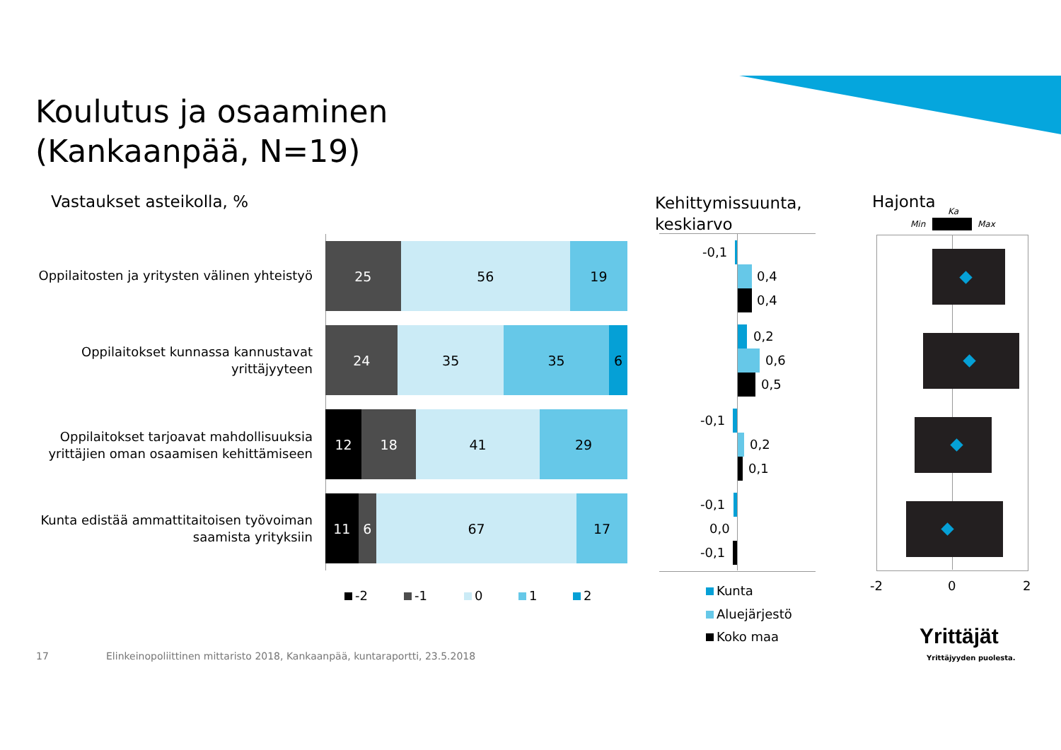Koulutus ja osaaminen
(Kankaanpää, N=19)
Vastaukset asteikolla, %
Kehittymissuunta,
keskiarvo
Hajonta
Oppilaitosten ja yritysten välinen yhteistyö
Oppilaitokset kunnassa kannustavat
yrittäjyyteen
Oppilaitokset tarjoavat mahdollisuuksia
yrittäjien oman osaamisen kehittämiseen
Kunta edistää ammattitaitoisen työvoiman
saamista yrityksiin
25 56 19
24 35 35 6
12 18 41 29
11 6 67 17
-2 -1 0 1 2
-0,1
0,4
0,4
0,2
0,6
0,5
-0,1
0,2
0,1
-0,1
0,0
-0,1
Kunta
Aluejärjestö
Koko maa
Ka
Min Max
-2 0 2
17
Elinkeinopoliittinen mittaristo 2018, Kankaanpää, kuntaraportti, 23.5.2018
Yrittäjät
Yrittäjyyden puolesta.